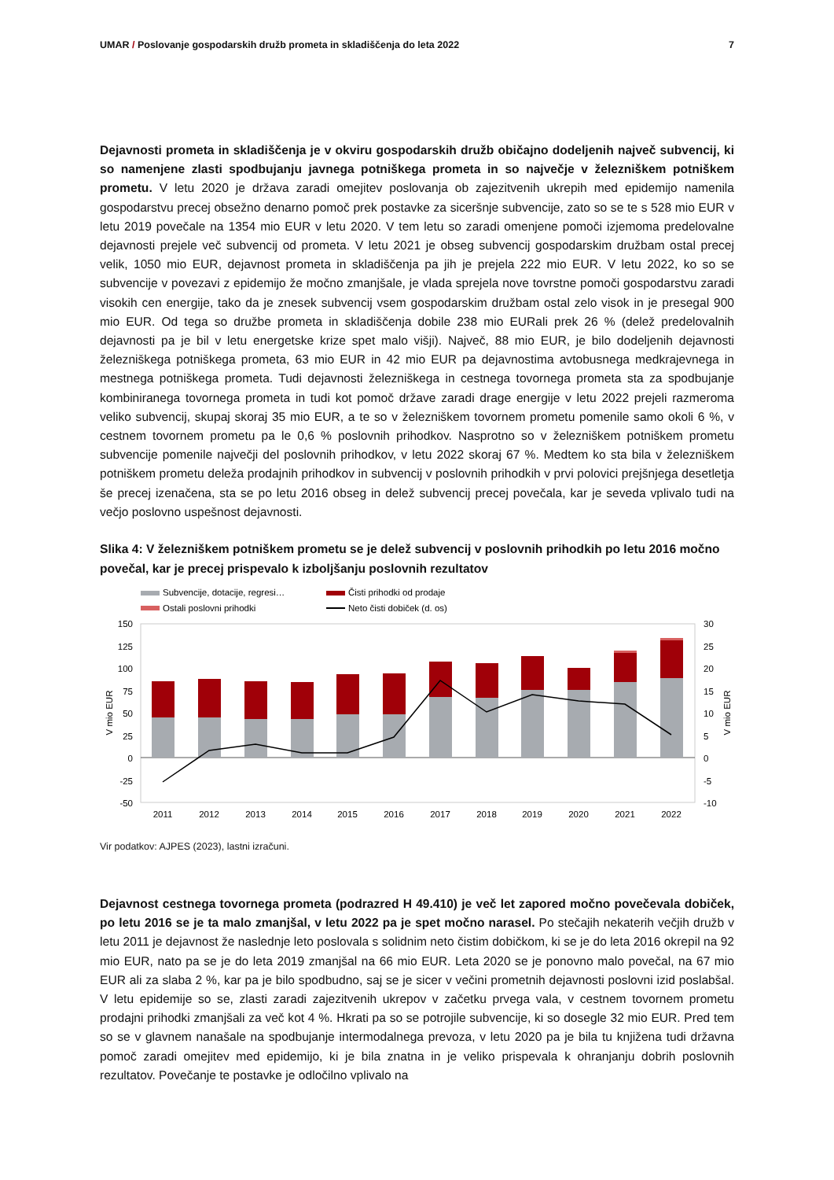UMAR / Poslovanje gospodarskih družb prometa in skladiščenja do leta 2022
7
Dejavnosti prometa in skladiščenja je v okviru gospodarskih družb običajno dodeljenih največ subvencij, ki so namenjene zlasti spodbujanju javnega potniškega prometa in so največje v železniškem potniškem prometu. V letu 2020 je država zaradi omejitev poslovanja ob zajezitvenih ukrepih med epidemijo namenila gospodarstvu precej obsežno denarno pomoč prek postavke za siceršnje subvencije, zato so se te s 528 mio EUR v letu 2019 povečale na 1354 mio EUR v letu 2020. V tem letu so zaradi omenjene pomoči izjemoma predelovalne dejavnosti prejele več subvencij od prometa. V letu 2021 je obseg subvencij gospodarskim družbam ostal precej velik, 1050 mio EUR, dejavnost prometa in skladiščenja pa jih je prejela 222 mio EUR. V letu 2022, ko so se subvencije v povezavi z epidemijo že močno zmanjšale, je vlada sprejela nove tovrstne pomoči gospodarstvu zaradi visokih cen energije, tako da je znesek subvencij vsem gospodarskim družbam ostal zelo visok in je presegal 900 mio EUR. Od tega so družbe prometa in skladiščenja dobile 238 mio EURali prek 26 % (delež predelovalnih dejavnosti pa je bil v letu energetske krize spet malo višji). Največ, 88 mio EUR, je bilo dodeljenih dejavnosti železniškega potniškega prometa, 63 mio EUR in 42 mio EUR pa dejavnostima avtobusnega medkrajevnega in mestnega potniškega prometa. Tudi dejavnosti železniškega in cestnega tovornega prometa sta za spodbujanje kombiniranega tovornega prometa in tudi kot pomoč države zaradi drage energije v letu 2022 prejeli razmeroma veliko subvencij, skupaj skoraj 35 mio EUR, a te so v železniškem tovornem prometu pomenile samo okoli 6 %, v cestnem tovornem prometu pa le 0,6 % poslovnih prihodkov. Nasprotno so v železniškem potniškem prometu subvencije pomenile največji del poslovnih prihodkov, v letu 2022 skoraj 67 %. Medtem ko sta bila v železniškem potniškem prometu deleža prodajnih prihodkov in subvencij v poslovnih prihodkih v prvi polovici prejšnjega desetletja še precej izenačena, sta se po letu 2016 obseg in delež subvencij precej povečala, kar je seveda vplivalo tudi na večjo poslovno uspešnost dejavnosti.
Slika 4: V železniškem potniškem prometu se je delež subvencij v poslovnih prihodkih po letu 2016 močno povečal, kar je precej prispevalo k izboljšanju poslovnih rezultatov
Subvencije, dotacije, regresi…
Čisti prihodki od prodaje
Ostali poslovni prihodki
Neto čisti dobiček (d. os)
150
125
100
75
50
25
0
-25
-50
30
25
20
15
10
5
0
-5
-10
V mio EUR
V mio EUR
2011
2012
2013
2014
2015
2016
2017
2018
2019
2020
2021
2022
Vir podatkov: AJPES (2023), lastni izračuni.
Dejavnost cestnega tovornega prometa (podrazred H 49.410) je več let zapored močno povečevala dobiček, po letu 2016 se je ta malo zmanjšal, v letu 2022 pa je spet močno narasel. Po stečajih nekaterih večjih družb v letu 2011 je dejavnost že naslednje leto poslovala s solidnim neto čistim dobičkom, ki se je do leta 2016 okrepil na 92 mio EUR, nato pa se je do leta 2019 zmanjšal na 66 mio EUR. Leta 2020 se je ponovno malo povečal, na 67 mio EUR ali za slaba 2 %, kar pa je bilo spodbudno, saj se je sicer v večini prometnih dejavnosti poslovni izid poslabšal. V letu epidemije so se, zlasti zaradi zajezitvenih ukrepov v začetku prvega vala, v cestnem tovornem prometu prodajni prihodki zmanjšali za več kot 4 %. Hkrati pa so se potrojile subvencije, ki so dosegle 32 mio EUR. Pred tem so se v glavnem nanašale na spodbujanje intermodalnega prevoza, v letu 2020 pa je bila tu knjižena tudi državna pomoč zaradi omejitev med epidemijo, ki je bila znatna in je veliko prispevala k ohranjanju dobrih poslovnih rezultatov. Povečanje te postavke je odločilno vplivalo na